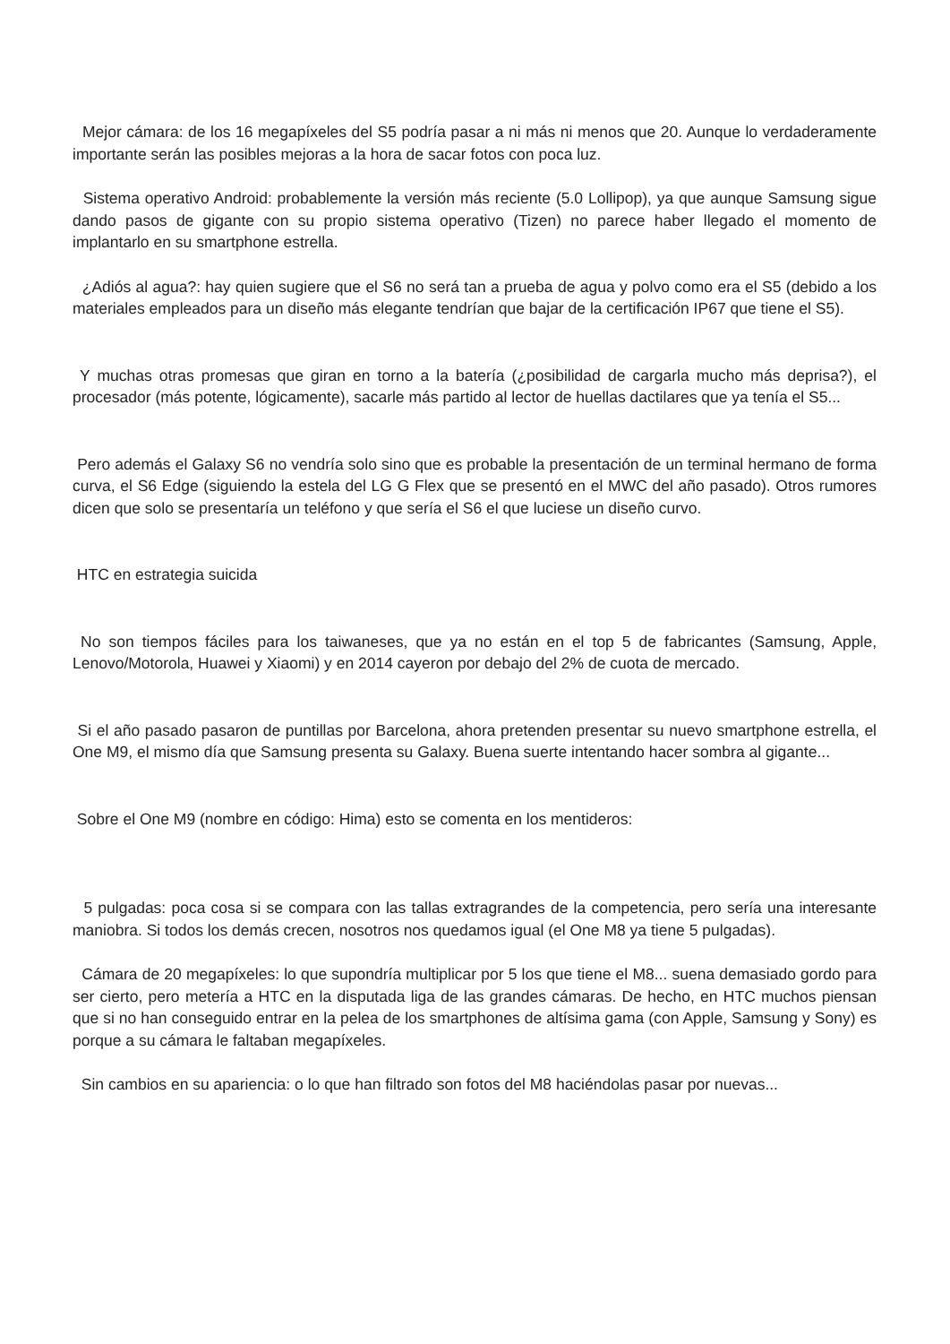Mejor cámara: de los 16 megapíxeles del S5 podría pasar a ni más ni menos que 20. Aunque lo verdaderamente importante serán las posibles mejoras a la hora de sacar fotos con poca luz.
Sistema operativo Android: probablemente la versión más reciente (5.0 Lollipop), ya que aunque Samsung sigue dando pasos de gigante con su propio sistema operativo (Tizen) no parece haber llegado el momento de implantarlo en su smartphone estrella.
¿Adiós al agua?: hay quien sugiere que el S6 no será tan a prueba de agua y polvo como era el S5 (debido a los materiales empleados para un diseño más elegante tendrían que bajar de la certificación IP67 que tiene el S5).
Y muchas otras promesas que giran en torno a la batería (¿posibilidad de cargarla mucho más deprisa?), el procesador (más potente, lógicamente), sacarle más partido al lector de huellas dactilares que ya tenía el S5...
Pero además el Galaxy S6 no vendría solo sino que es probable la presentación de un terminal hermano de forma curva, el S6 Edge (siguiendo la estela del LG G Flex que se presentó en el MWC del año pasado). Otros rumores dicen que solo se presentaría un teléfono y que sería el S6 el que luciese un diseño curvo.
HTC en estrategia suicida
No son tiempos fáciles para los taiwaneses, que ya no están en el top 5 de fabricantes (Samsung, Apple, Lenovo/Motorola, Huawei y Xiaomi) y en 2014 cayeron por debajo del 2% de cuota de mercado.
Si el año pasado pasaron de puntillas por Barcelona, ahora pretenden presentar su nuevo smartphone estrella, el One M9, el mismo día que Samsung presenta su Galaxy. Buena suerte intentando hacer sombra al gigante...
Sobre el One M9 (nombre en código: Hima) esto se comenta en los mentideros:
5 pulgadas: poca cosa si se compara con las tallas extragrandes de la competencia, pero sería una interesante maniobra. Si todos los demás crecen, nosotros nos quedamos igual (el One M8 ya tiene 5 pulgadas).
Cámara de 20 megapíxeles: lo que supondría multiplicar por 5 los que tiene el M8... suena demasiado gordo para ser cierto, pero metería a HTC en la disputada liga de las grandes cámaras. De hecho, en HTC muchos piensan que si no han conseguido entrar en la pelea de los smartphones de altísima gama (con Apple, Samsung y Sony) es porque a su cámara le faltaban megapíxeles.
Sin cambios en su apariencia: o lo que han filtrado son fotos del M8 haciéndolas pasar por nuevas...